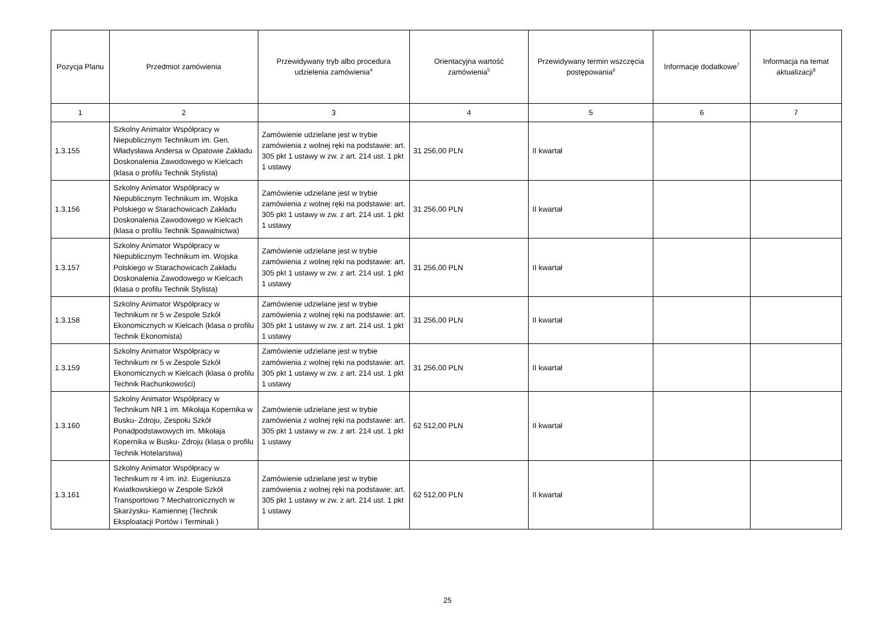| Pozycja Planu | Przedmiot zamówienia | Przewidywany tryb albo procedura udzielenia zamówienia<sup>4</sup> | Orientacyjna wartość zamówienia<sup>5</sup> | Przewidywany termin wszczęcia postępowania<sup>6</sup> | Informacje dodatkowe<sup>7</sup> | Informacja na temat aktualizacji<sup>8</sup> |
| --- | --- | --- | --- | --- | --- | --- |
| 1 | 2 | 3 | 4 | 5 | 6 | 7 |
| 1.3.155 | Szkolny Animator Współpracy w Niepublicznym Technikum im. Gen. Władysława Andersa w Opatowie Zakładu Doskonalenia Zawodowego w Kielcach (klasa o profilu Technik Stylista) | Zamówienie udzielane jest w trybie zamówienia z wolnej ręki na podstawie: art. 305 pkt 1 ustawy w zw. z art. 214 ust. 1 pkt 1 ustawy | 31 256,00 PLN | II kwartał | | |
| 1.3.156 | Szkolny Animator Współpracy w Niepublicznym Technikum im. Wojska Polskiego w Starachowicach Zakładu Doskonalenia Zawodowego w Kielcach (klasa o profilu Technik Spawalnictwa) | Zamówienie udzielane jest w trybie zamówienia z wolnej ręki na podstawie: art. 305 pkt 1 ustawy w zw. z art. 214 ust. 1 pkt 1 ustawy | 31 256,00 PLN | II kwartał | | |
| 1.3.157 | Szkolny Animator Współpracy w Niepublicznym Technikum im. Wojska Polskiego w Starachowicach Zakładu Doskonalenia Zawodowego w Kielcach (klasa o profilu Technik Stylista) | Zamówienie udzielane jest w trybie zamówienia z wolnej ręki na podstawie: art. 305 pkt 1 ustawy w zw. z art. 214 ust. 1 pkt 1 ustawy | 31 256,00 PLN | II kwartał | | |
| 1.3.158 | Szkolny Animator Współpracy w Technikum nr 5 w Zespole Szkół Ekonomicznych w Kielcach (klasa o profilu Technik Ekonomista) | Zamówienie udzielane jest w trybie zamówienia z wolnej ręki na podstawie: art. 305 pkt 1 ustawy w zw. z art. 214 ust. 1 pkt 1 ustawy | 31 256,00 PLN | II kwartał | | |
| 1.3.159 | Szkolny Animator Współpracy w Technikum nr 5 w Zespole Szkół Ekonomicznych w Kielcach (klasa o profilu Technik Rachunkowości) | Zamówienie udzielane jest w trybie zamówienia z wolnej ręki na podstawie: art. 305 pkt 1 ustawy w zw. z art. 214 ust. 1 pkt 1 ustawy | 31 256,00 PLN | II kwartał | | |
| 1.3.160 | Szkolny Animator Współpracy w Technikum NR 1 im. Mikołaja Kopernika w Busku- Zdroju, Zespołu Szkół Ponadpodstawowych im. Mikołaja Kopernika w Busku- Zdroju (klasa o profilu Technik Hotelarstwa) | Zamówienie udzielane jest w trybie zamówienia z wolnej ręki na podstawie: art. 305 pkt 1 ustawy w zw. z art. 214 ust. 1 pkt 1 ustawy | 62 512,00 PLN | II kwartał | | |
| 1.3.161 | Szkolny Animator Współpracy w Technikum nr 4 im. inż. Eugeniusza Kwiatkowskiego w Zespole Szkół Transportowo ? Mechatronicznych w Skarżysku- Kamiennej (Technik Eksploatacji Portów i Terminali ) | Zamówienie udzielane jest w trybie zamówienia z wolnej ręki na podstawie: art. 305 pkt 1 ustawy w zw. z art. 214 ust. 1 pkt 1 ustawy | 62 512,00 PLN | II kwartał | | |
25